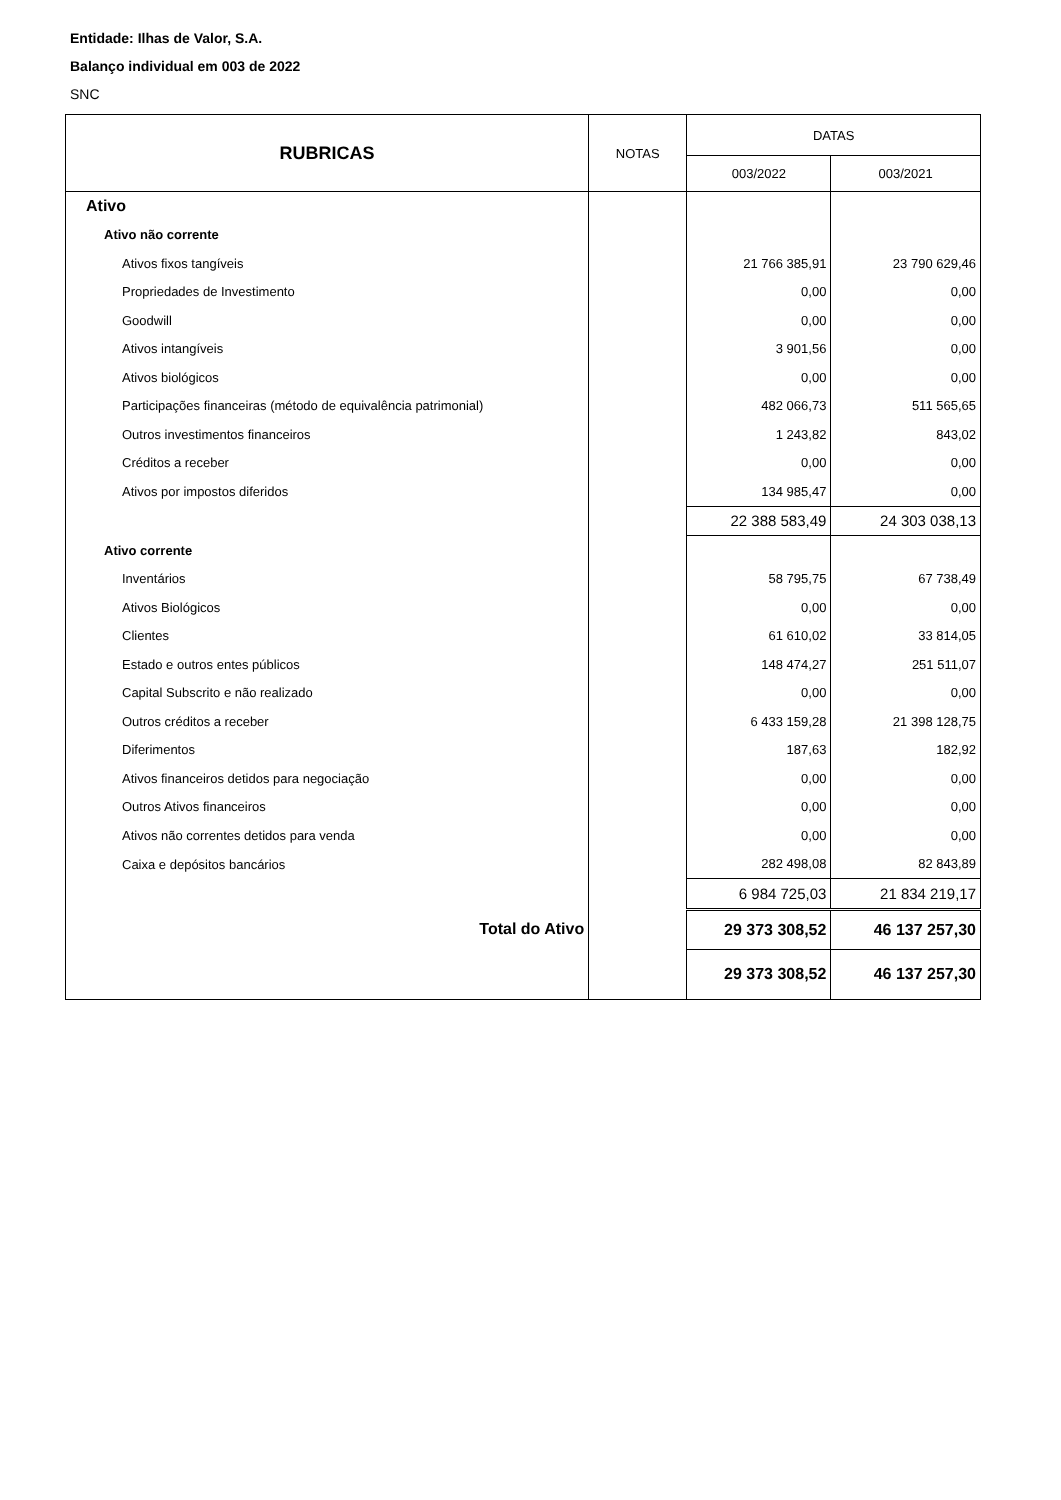Entidade: Ilhas de Valor, S.A.
Balanço individual em 003 de 2022
SNC
| RUBRICAS | NOTAS | DATAS | |
| --- | --- | --- | --- |
| | | 003/2022 | 003/2021 |
| Ativo | | | |
| Ativo não corrente | | | |
| Ativos fixos tangíveis | | 21 766 385,91 | 23 790 629,46 |
| Propriedades de Investimento | | 0,00 | 0,00 |
| Goodwill | | 0,00 | 0,00 |
| Ativos intangíveis | | 3 901,56 | 0,00 |
| Ativos biológicos | | 0,00 | 0,00 |
| Participações financeiras (método de equivalência patrimonial) | | 482 066,73 | 511 565,65 |
| Outros investimentos financeiros | | 1 243,82 | 843,02 |
| Créditos a receber | | 0,00 | 0,00 |
| Ativos por impostos diferidos | | 134 985,47 | 0,00 |
| | | 22 388 583,49 | 24 303 038,13 |
| Ativo corrente | | | |
| Inventários | | 58 795,75 | 67 738,49 |
| Ativos Biológicos | | 0,00 | 0,00 |
| Clientes | | 61 610,02 | 33 814,05 |
| Estado e outros entes públicos | | 148 474,27 | 251 511,07 |
| Capital Subscrito e não realizado | | 0,00 | 0,00 |
| Outros créditos a receber | | 6 433 159,28 | 21 398 128,75 |
| Diferimentos | | 187,63 | 182,92 |
| Ativos financeiros detidos para negociação | | 0,00 | 0,00 |
| Outros Ativos financeiros | | 0,00 | 0,00 |
| Ativos não correntes detidos para venda | | 0,00 | 0,00 |
| Caixa e depósitos bancários | | 282 498,08 | 82 843,89 |
| | | 6 984 725,03 | 21 834 219,17 |
| Total do Ativo | | 29 373 308,52 | 46 137 257,30 |
| | | 29 373 308,52 | 46 137 257,30 |